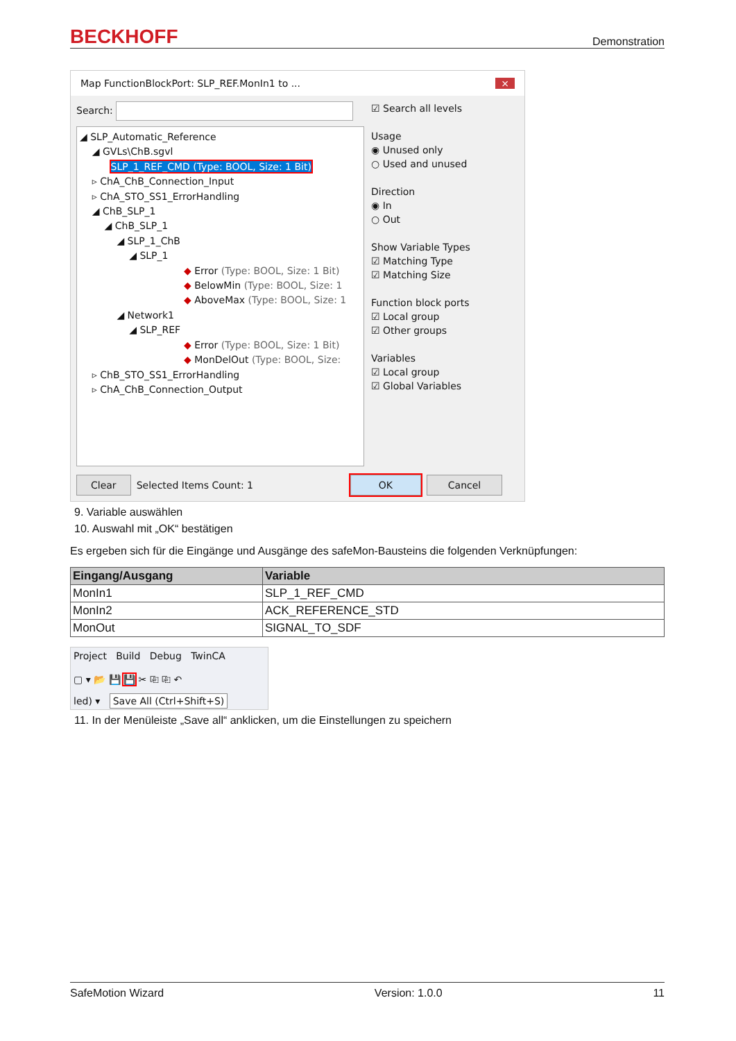BECKHOFF Demonstration
Map FunctionBlockPort: SLP_REF.MonIn1 to ... ×
Search:
◢ SLP_Automatic_Reference
◢ GVLs\ChB.sgvl
SLP_1_REF_CMD (Type: BOOL, Size: 1 Bit)
▹ ChA_ChB_Connection_Input
▹ ChA_STO_SS1_ErrorHandling
◢ ChB_SLP_1
◢ ChB_SLP_1
◢ SLP_1_ChB
◢ SLP_1
◆ Error (Type: BOOL, Size: 1 Bit)
◆ BelowMin (Type: BOOL, Size: 1
◆ AboveMax (Type: BOOL, Size: 1
◢ Network1
◢ SLP_REF
◆ Error (Type: BOOL, Size: 1 Bit)
◆ MonDelOut (Type: BOOL, Size:
▹ ChB_STO_SS1_ErrorHandling
▹ ChA_ChB_Connection_Output
☑ Search all levels
Usage
◉ Unused only
○ Used and unused
Direction
◉ In
○ Out
Show Variable Types
☑ Matching Type
☑ Matching Size
Function block ports
☑ Local group
☑ Other groups
Variables
☑ Local group
☑ Global Variables
Clear Selected Items Count: 1 OK Cancel
9. Variable auswählen
10. Auswahl mit „OK“ bestätigen
Es ergeben sich für die Eingänge und Ausgänge des safeMon-Bausteins die folgenden Verknüpfungen:
| Eingang/Ausgang | Variable |
| --- | --- |
| MonIn1 | SLP_1_REF_CMD |
| MonIn2 | ACK_REFERENCE_STD |
| MonOut | SIGNAL_TO_SDF |
Project Build Debug TwinCA
▢ ▾ 📂 💾 💾 ✂ ⎘ ⎘ ↶
led) ▾ Save All (Ctrl+Shift+S)
11. In der Menüleiste „Save all“ anklicken, um die Einstellungen zu speichern
SafeMotion Wizard Version: 1.0.0 11